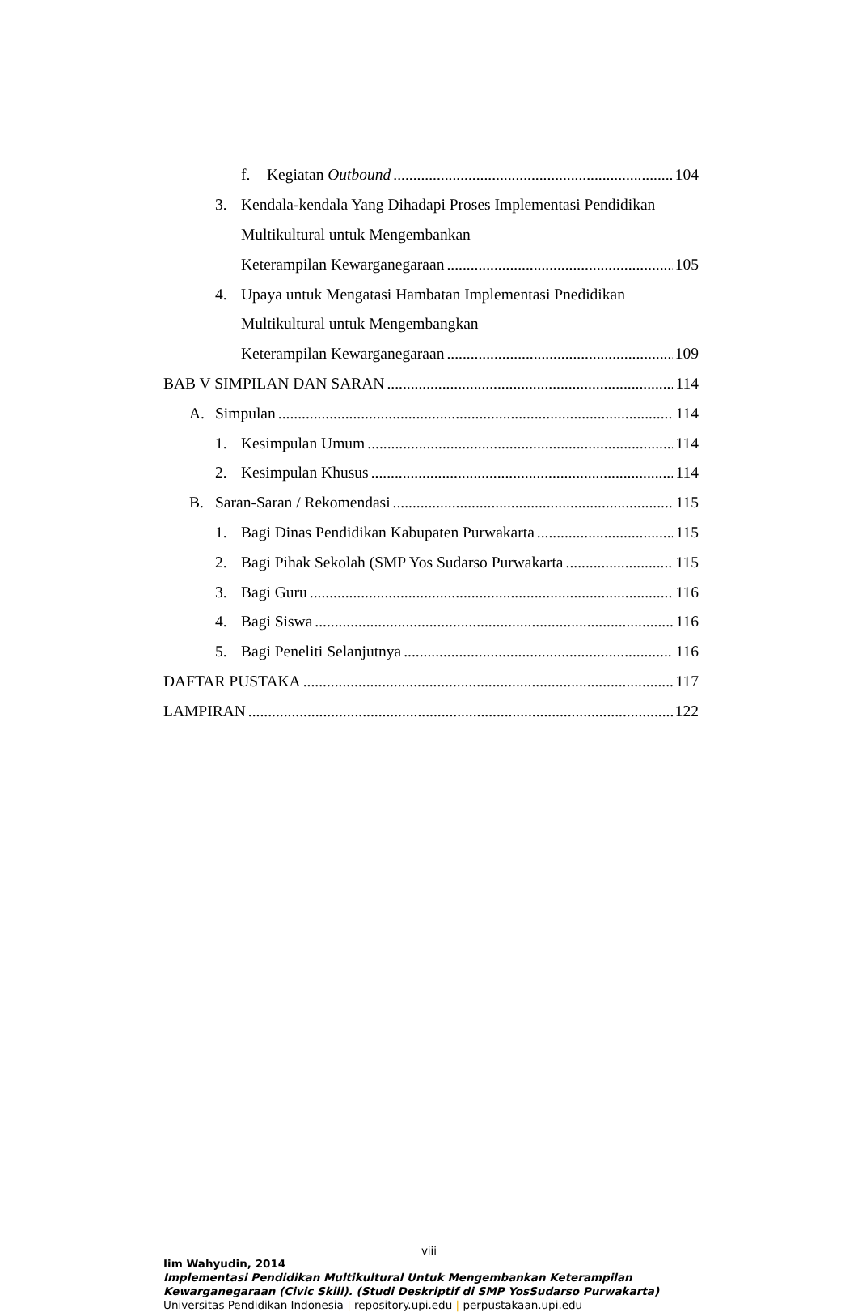f. Kegiatan Outbound 104
3. Kendala-kendala Yang Dihadapi Proses Implementasi Pendidikan
Multikultural untuk Mengembankan
Keterampilan Kewarganegaraan 105
4. Upaya untuk Mengatasi Hambatan Implementasi Pnedidikan
Multikultural untuk Mengembangkan
Keterampilan Kewarganegaraan 109
BAB V SIMPILAN DAN SARAN 114
A. Simpulan 114
1. Kesimpulan Umum 114
2. Kesimpulan Khusus 114
B. Saran-Saran / Rekomendasi 115
1. Bagi Dinas Pendidikan Kabupaten Purwakarta 115
2. Bagi Pihak Sekolah (SMP Yos Sudarso Purwakarta 115
3. Bagi Guru 116
4. Bagi Siswa 116
5. Bagi Peneliti Selanjutnya 116
DAFTAR PUSTAKA 117
LAMPIRAN 122
viii
Iim Wahyudin, 2014
Implementasi Pendidikan Multikultural Untuk Mengembankan Keterampilan
Kewarganegaraan (Civic Skill). (Studi Deskriptif di SMP YosSudarso Purwakarta)
Universitas Pendidikan Indonesia | repository.upi.edu | perpustakaan.upi.edu